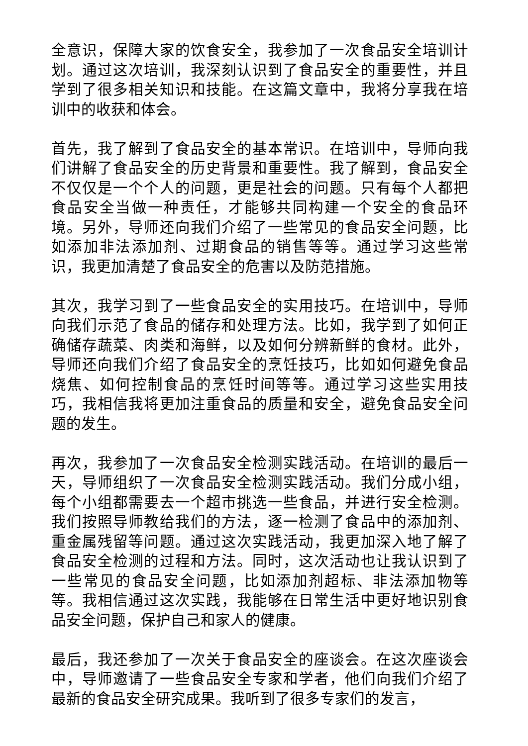全意识，保障大家的饮食安全，我参加了一次食品安全培训计划。通过这次培训，我深刻认识到了食品安全的重要性，并且学到了很多相关知识和技能。在这篇文章中，我将分享我在培训中的收获和体会。
首先，我了解到了食品安全的基本常识。在培训中，导师向我们讲解了食品安全的历史背景和重要性。我了解到，食品安全不仅仅是一个个人的问题，更是社会的问题。只有每个人都把食品安全当做一种责任，才能够共同构建一个安全的食品环境。另外，导师还向我们介绍了一些常见的食品安全问题，比如添加非法添加剂、过期食品的销售等等。通过学习这些常识，我更加清楚了食品安全的危害以及防范措施。
其次，我学习到了一些食品安全的实用技巧。在培训中，导师向我们示范了食品的储存和处理方法。比如，我学到了如何正确储存蔬菜、肉类和海鲜，以及如何分辨新鲜的食材。此外，导师还向我们介绍了食品安全的烹饪技巧，比如如何避免食品烧焦、如何控制食品的烹饪时间等等。通过学习这些实用技巧，我相信我将更加注重食品的质量和安全，避免食品安全问题的发生。
再次，我参加了一次食品安全检测实践活动。在培训的最后一天，导师组织了一次食品安全检测实践活动。我们分成小组，每个小组都需要去一个超市挑选一些食品，并进行安全检测。我们按照导师教给我们的方法，逐一检测了食品中的添加剂、重金属残留等问题。通过这次实践活动，我更加深入地了解了食品安全检测的过程和方法。同时，这次活动也让我认识到了一些常见的食品安全问题，比如添加剂超标、非法添加物等等。我相信通过这次实践，我能够在日常生活中更好地识别食品安全问题，保护自己和家人的健康。
最后，我还参加了一次关于食品安全的座谈会。在这次座谈会中，导师邀请了一些食品安全专家和学者，他们向我们介绍了最新的食品安全研究成果。我听到了很多专家们的发言，